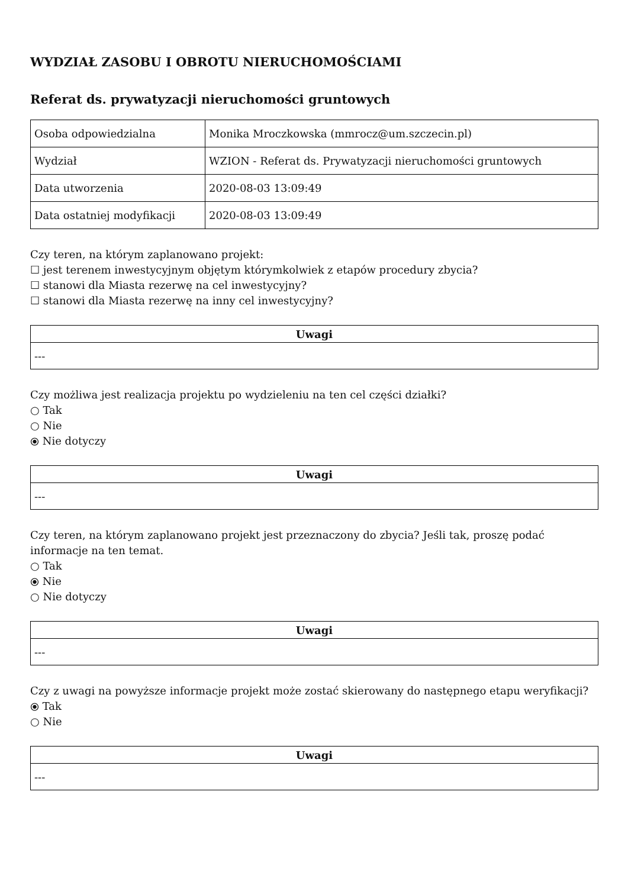WYDZIAŁ ZASOBU I OBROTU NIERUCHOMOŚCIAMI
Referat ds. prywatyzacji nieruchomości gruntowych
| Osoba odpowiedzialna | Monika Mroczkowska (mmrocz@um.szczecin.pl) |
| Wydział | WZION - Referat ds. Prywatyzacji nieruchomości gruntowych |
| Data utworzenia | 2020-08-03 13:09:49 |
| Data ostatniej modyfikacji | 2020-08-03 13:09:49 |
Czy teren, na którym zaplanowano projekt:
☐ jest terenem inwestycyjnym objętym którymkolwiek z etapów procedury zbycia?
☐ stanowi dla Miasta rezerwę na cel inwestycyjny?
☐ stanowi dla Miasta rezerwę na inny cel inwestycyjny?
| Uwagi |
| --- |
| --- |
Czy możliwa jest realizacja projektu po wydzieleniu na ten cel części działki?
○ Tak
○ Nie
⦿ Nie dotyczy
| Uwagi |
| --- |
| --- |
Czy teren, na którym zaplanowano projekt jest przeznaczony do zbycia? Jeśli tak, proszę podać informacje na ten temat.
○ Tak
⦿ Nie
○ Nie dotyczy
| Uwagi |
| --- |
| --- |
Czy z uwagi na powyższe informacje projekt może zostać skierowany do następnego etapu weryfikacji?
⦿ Tak
○ Nie
| Uwagi |
| --- |
| --- |